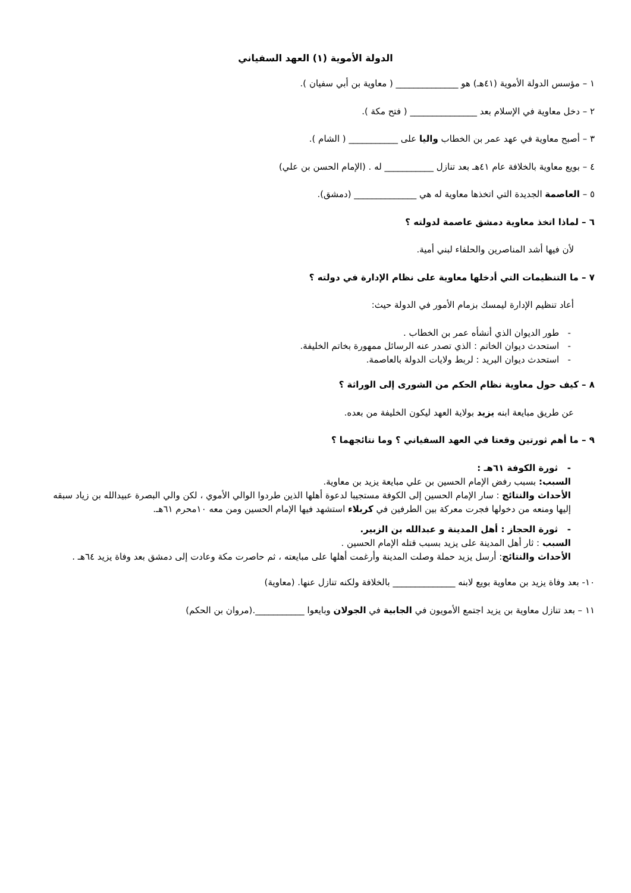الدولة الأموية (١) العهد السفياني
١ – مؤسس الدولة الأموية (٤١هـ) هو ______________ ( معاوية بن أبي سفيان ).
٢ – دخل معاوية في الإسلام بعد _______________ ( فتح مكة ).
٣ – أصبح معاوية في عهد عمر بن الخطاب واليا على ___________ ( الشام ).
٤ – بويع معاوية بالخلافة عام ٤١هـ بعد تنازل ___________ له . (الإمام الحسن بن علي)
٥ – العاصمة الجديدة التي اتخذها معاوية له هي ______________ (دمشق).
٦ – لماذا اتخذ معاوية دمشق عاصمة لدولته ؟
لأن فيها أشد المناصرين والحلفاء لبني أمية.
٧ – ما التنظيمات التي أدخلها معاوية على نظام الإدارة في دولته ؟
أعاد تنظيم الإدارة ليمسك بزمام الأمور في الدولة حيث:
- طور الديوان الذي أنشأه عمر بن الخطاب .
- استحدث ديوان الخاتم : الذي تصدر عنه الرسائل ممهورة بخاتم الخليفة.
- استحدث ديوان البريد : لربط ولايات الدولة بالعاصمة.
٨ – كيف حول معاوية نظام الحكم من الشورى إلى الوراثة ؟
عن طريق مبايعة ابنه يزيد بولاية العهد ليكون الخليفة من بعده.
٩ – ما أهم ثورتين وقعتا في العهد السفياني ؟ وما نتائجهما ؟
- ثورة الكوفة ٦١هـ :
السبب: بسبب رفض الإمام الحسين بن علي مبايعة يزيد بن معاوية.
الأحداث والنتائج : سار الإمام الحسين إلى الكوفة مستجيبا لدعوة أهلها الذين طردوا الوالي الأموي ، لكن والي البصرة عبيدالله بن زياد سبقه إليها ومنعه من دخولها فجرت معركة بين الطرفين في كربلاء استشهد فيها الإمام الحسين ومن معه ١٠محرم ٦١هـ.
- ثورة الحجاز : أهل المدينة و عبدالله بن الزبير.
السبب : ثار أهل المدينة على يزيد بسبب قتله الإمام الحسين .
الأحداث والنتائج: أرسل يزيد حملة وصلت المدينة وأرغمت أهلها على مبايعته ، ثم حاصرت مكة وعادت إلى دمشق بعد وفاة يزيد ٦٤هـ .
١٠- بعد وفاة يزيد بن معاوية بويع لابنه ______________ بالخلافة ولكنه تنازل عنها. (معاوية)
١١ – بعد تنازل معاوية بن يزيد اجتمع الأمويون في الجابية في الجولان وبايعوا ___________.(مروان بن الحكم)